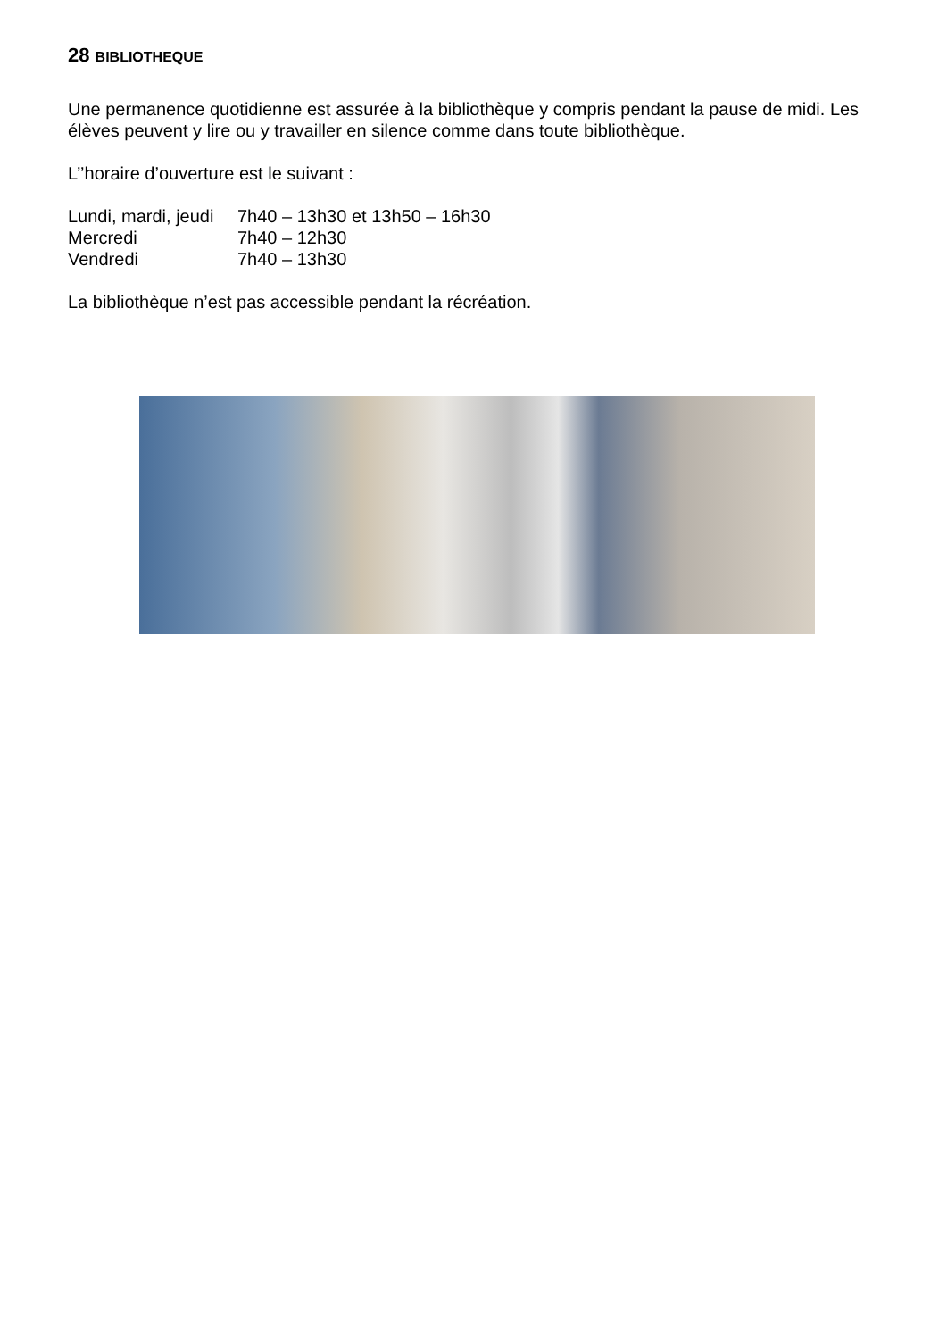28 BIBLIOTHEQUE
Une permanence quotidienne est assurée à la bibliothèque y compris pendant la pause de midi. Les élèves peuvent y lire ou y travailler en silence comme dans toute bibliothèque.
L’’horaire d’ouverture est le suivant :
| Lundi, mardi, jeudi | 7h40 – 13h30 et 13h50 – 16h30 |
| Mercredi | 7h40 – 12h30 |
| Vendredi | 7h40 – 13h30 |
La bibliothèque n’est pas accessible pendant la récréation.